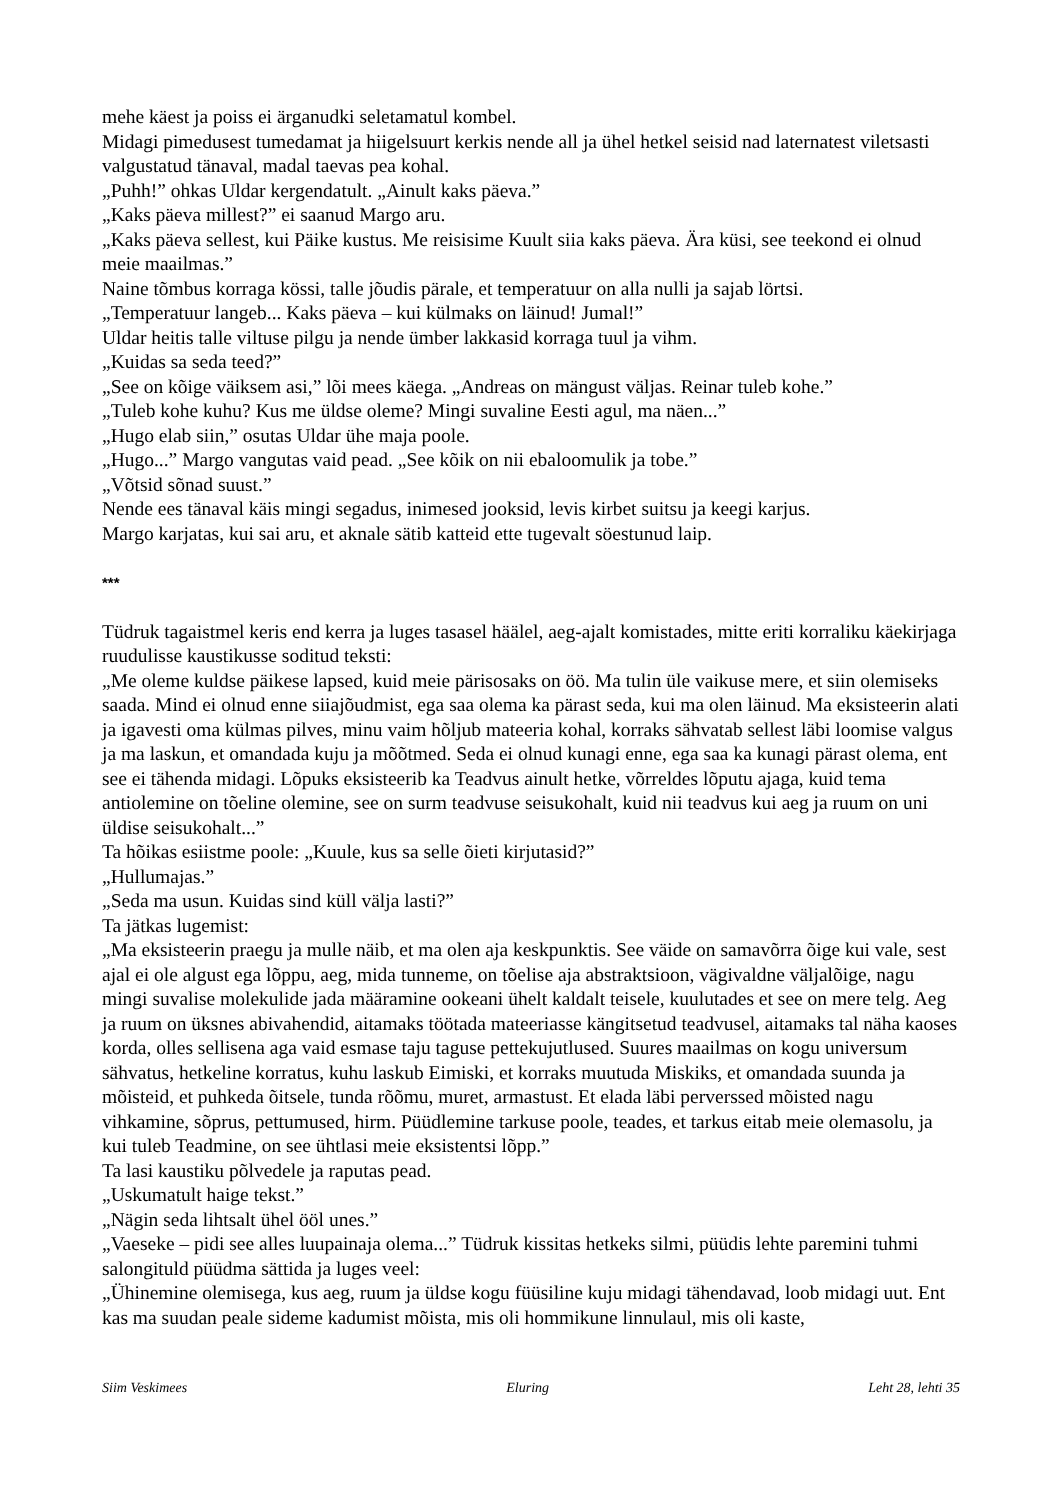mehe käest ja poiss ei ärganudki seletamatul kombel.
Midagi pimedusest tumedamat ja hiigelsuurt kerkis nende all ja ühel hetkel seisid nad laternatest viletsasti valgustatud tänaval, madal taevas pea kohal.
„Puhh!” ohkas Uldar kergendatult. „Ainult kaks päeva.”
„Kaks päeva millest?” ei saanud Margo aru.
„Kaks päeva sellest, kui Päike kustus. Me reisisime Kuult siia kaks päeva. Ära küsi, see teekond ei olnud meie maailmas.”
Naine tõmbus korraga kössi, talle jõudis pärale, et temperatuur on alla nulli ja sajab lörtsi.
„Temperatuur langeb... Kaks päeva – kui külmaks on läinud! Jumal!”
Uldar heitis talle viltuse pilgu ja nende ümber lakkasid korraga tuul ja vihm.
„Kuidas sa seda teed?”
„See on kõige väiksem asi,” lõi mees käega. „Andreas on mängust väljas. Reinar tuleb kohe.”
„Tuleb kohe kuhu? Kus me üldse oleme? Mingi suvaline Eesti agul, ma näen...”
„Hugo elab siin,” osutas Uldar ühe maja poole.
„Hugo...” Margo vangutas vaid pead. „See kõik on nii ebaloomulik ja tobe.”
„Võtsid sõnad suust.”
Nende ees tänaval käis mingi segadus, inimesed jooksid, levis kirbet suitsu ja keegi karjus.
Margo karjatas, kui sai aru, et aknale sätib katteid ette tugevalt söestunud laip.
***
Tüdruk tagaistmel keris end kerra ja luges tasasel häälel, aeg-ajalt komistades, mitte eriti korraliku käekirjaga ruudulisse kaustikusse soditud teksti:
„Me oleme kuldse päikese lapsed, kuid meie pärisosaks on öö. Ma tulin üle vaikuse mere, et siin olemiseks saada. Mind ei olnud enne siiajõudmist, ega saa olema ka pärast seda, kui ma olen läinud. Ma eksisteerin alati ja igavesti oma külmas pilves, minu vaim hõljub mateeria kohal, korraks sähvatab sellest läbi loomise valgus ja ma laskun, et omandada kuju ja mõõtmed. Seda ei olnud kunagi enne, ega saa ka kunagi pärast olema, ent see ei tähenda midagi. Lõpuks eksisteerib ka Teadvus ainult hetke, võrreldes lõputu ajaga, kuid tema antiolemine on tõeline olemine, see on surm teadvuse seisukohalt, kuid nii teadvus kui aeg ja ruum on uni üldise seisukohalt...”
Ta hõikas esiistme poole: „Kuule, kus sa selle õieti kirjutasid?”
„Hullumajas.”
„Seda ma usun. Kuidas sind küll välja lasti?”
Ta jätkas lugemist:
„Ma eksisteerin praegu ja mulle näib, et ma olen aja keskpunktis. See väide on samavõrra õige kui vale, sest ajal ei ole algust ega lõppu, aeg, mida tunneme, on tõelise aja abstraktsioon, vägivaldne väljalõige, nagu mingi suvalise molekulide jada määramine ookeani ühelt kaldalt teisele, kuulutades et see on mere telg. Aeg ja ruum on üksnes abivahendid, aitamaks töötada mateeriasse kängitsetud teadvusel, aitamaks tal näha kaoses korda, olles sellisena aga vaid esmase taju taguse pettekujutlused. Suures maailmas on kogu universum sähvatus, hetkeline korratus, kuhu laskub Eimiski, et korraks muutuda Miskiks, et omandada suunda ja mõisteid, et puhkeda õitsele, tunda rõõmu, muret, armastust. Et elada läbi perverssed mõisted nagu vihkamine, sõprus, pettumused, hirm. Püüdlemine tarkuse poole, teades, et tarkus eitab meie olemasolu, ja kui tuleb Teadmine, on see ühtlasi meie eksistentsi lõpp.”
Ta lasi kaustiku põlvedele ja raputas pead.
„Uskumatult haige tekst.”
„Nägin seda lihtsalt ühel ööl unes.”
„Vaeseke – pidi see alles luupainaja olema...” Tüdruk kissitas hetkeks silmi, püüdis lehte paremini tuhmi salongituld püüdma sättida ja luges veel:
„Ühinemine olemisega, kus aeg, ruum ja üldse kogu füüsiline kuju midagi tähendavad, loob midagi uut. Ent kas ma suudan peale sideme kadumist mõista, mis oli hommikune linnulaul, mis oli kaste,
Siim Veskimees Eluring Leht 28, lehti 35